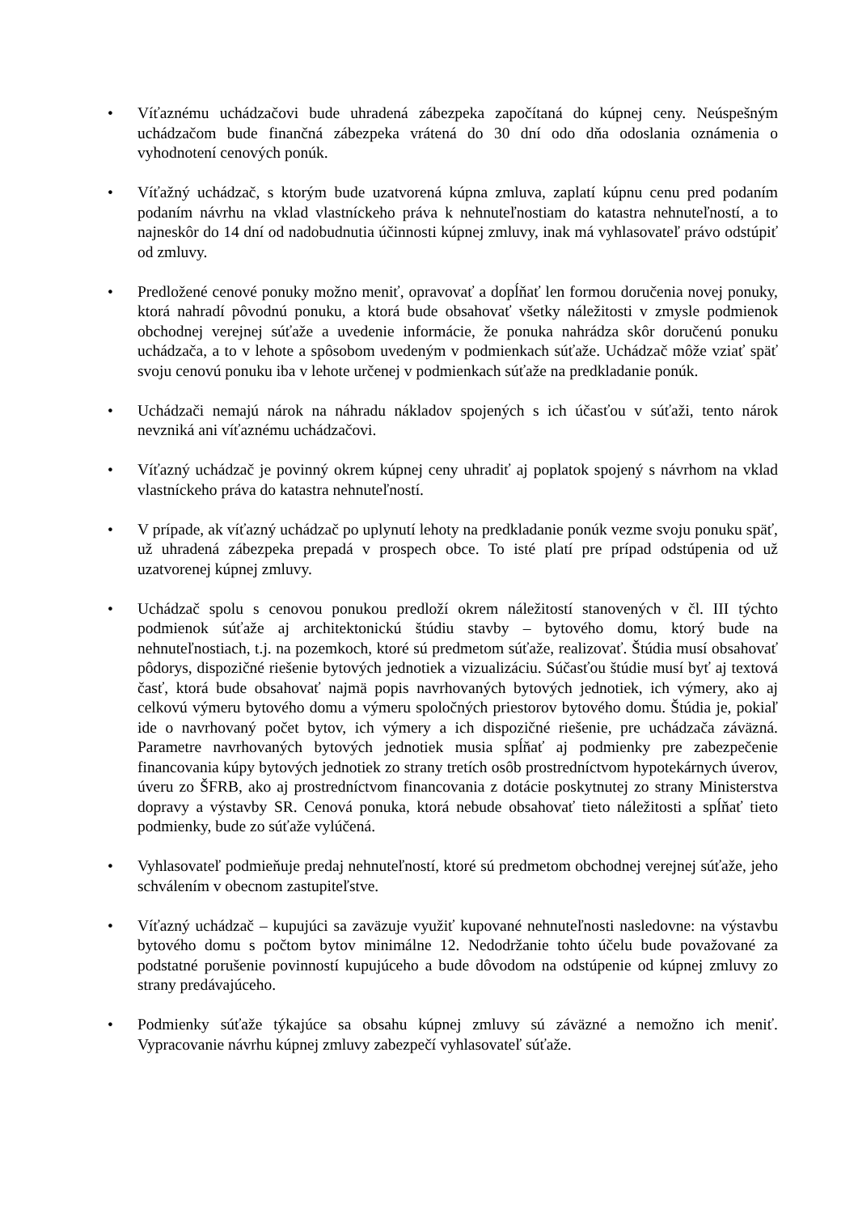• Víťaznému uchádzačovi bude uhradená zábezpeka započítaná do kúpnej ceny. Neúspešným uchádzačom bude finančná zábezpeka vrátená do 30 dní odo dňa odoslania oznámenia o vyhodnotení cenových ponúk.
• Víťažný uchádzač, s ktorým bude uzatvorená kúpna zmluva, zaplatí kúpnu cenu pred podaním podaním návrhu na vklad vlastníckeho práva k nehnuteľnostiam do katastra nehnuteľností, a to najneskôr do 14 dní od nadobudnutia účinnosti kúpnej zmluvy, inak má vyhlasovateľ právo odstúpiť od zmluvy.
• Predložené cenové ponuky možno meniť, opravovať a dopĺňať len formou doručenia novej ponuky, ktorá nahradí pôvodnú ponuku, a ktorá bude obsahovať všetky náležitosti v zmysle podmienok obchodnej verejnej súťaže a uvedenie informácie, že ponuka nahrádza skôr doručenú ponuku uchádzača, a to v lehote a spôsobom uvedeným v podmienkach súťaže. Uchádzač môže vziať späť svoju cenovú ponuku iba v lehote určenej v podmienkach súťaže na predkladanie ponúk.
• Uchádzači nemajú nárok na náhradu nákladov spojených s ich účasťou v súťaži, tento nárok nevzniká ani víťaznému uchádzačovi.
• Víťazný uchádzač je povinný okrem kúpnej ceny uhradiť aj poplatok spojený s návrhom na vklad vlastníckeho práva do katastra nehnuteľností.
• V prípade, ak víťazný uchádzač po uplynutí lehoty na predkladanie ponúk vezme svoju ponuku späť, už uhradená zábezpeka prepadá v prospech obce. To isté platí pre prípad odstúpenia od už uzatvorenej kúpnej zmluvy.
• Uchádzač spolu s cenovou ponukou predloží okrem náležitostí stanovených v čl. III týchto podmienok súťaže aj architektonickú štúdiu stavby – bytového domu, ktorý bude na nehnuteľnostiach, t.j. na pozemkoch, ktoré sú predmetom súťaže, realizovať. Štúdia musí obsahovať pôdorys, dispozičné riešenie bytových jednotiek a vizualizáciu. Súčasťou štúdie musí byť aj textová časť, ktorá bude obsahovať najmä popis navrhovaných bytových jednotiek, ich výmery, ako aj celkovú výmeru bytového domu a výmeru spoločných priestorov bytového domu. Štúdia je, pokiaľ ide o navrhovaný počet bytov, ich výmery a ich dispozičné riešenie, pre uchádzača záväzná. Parametre navrhovaných bytových jednotiek musia spĺňať aj podmienky pre zabezpečenie financovania kúpy bytových jednotiek zo strany tretích osôb prostredníctvom hypotekárnych úverov, úveru zo ŠFRB, ako aj prostredníctvom financovania z dotácie poskytnutej zo strany Ministerstva dopravy a výstavby SR. Cenová ponuka, ktorá nebude obsahovať tieto náležitosti a spĺňať tieto podmienky, bude zo súťaže vylúčená.
• Vyhlasovateľ podmieňuje predaj nehnuteľností, ktoré sú predmetom obchodnej verejnej súťaže, jeho schválením v obecnom zastupiteľstve.
• Víťazný uchádzač – kupujúci sa zaväzuje využiť kupované nehnuteľnosti nasledovne: na výstavbu bytového domu s počtom bytov minimálne 12. Nedodržanie tohto účelu bude považované za podstatné porušenie povinností kupujúceho a bude dôvodom na odstúpenie od kúpnej zmluvy zo strany predávajúceho.
• Podmienky súťaže týkajúce sa obsahu kúpnej zmluvy sú záväzné a nemožno ich meniť. Vypracovanie návrhu kúpnej zmluvy zabezpečí vyhlasovateľ súťaže.